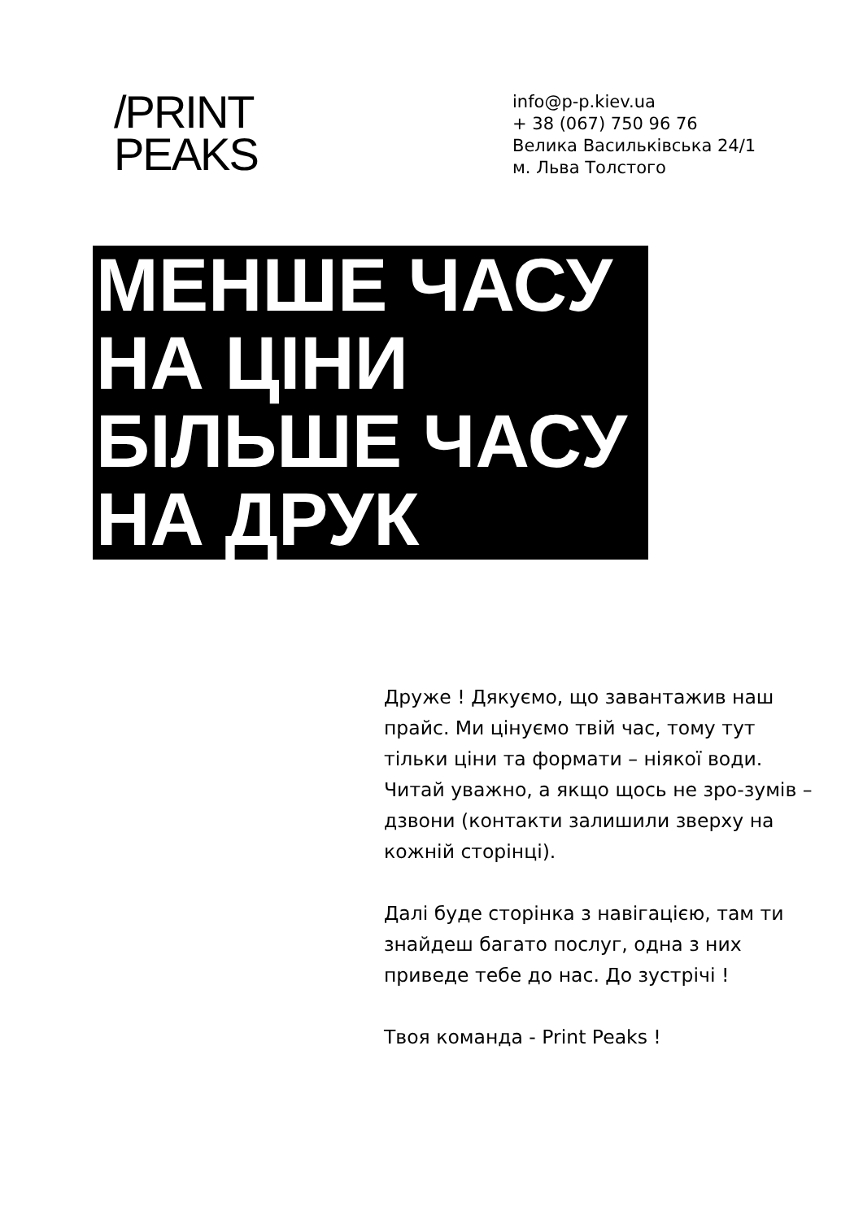/PRINT
PEAKS
info@p-p.kiev.ua
+ 38 (067) 750 96 76
Велика Васильківська 24/1
м. Льва Толстого
МЕНШЕ ЧАСУ
НА ЦІНИ
БІЛЬШЕ ЧАСУ
НА ДРУК
Друже ! Дякуємо, що завантажив наш прайс. Ми цінуємо твій час, тому тут тільки ціни та формати – ніякої води. Читай уважно, а якщо щось не зро-зумів – дзвони (контакти залишили зверху на кожній сторінці).
Далі буде сторінка з навігацією, там ти знайдеш багато послуг, одна з них приведе тебе до нас. До зустрічі !
Твоя команда - Print Peaks !